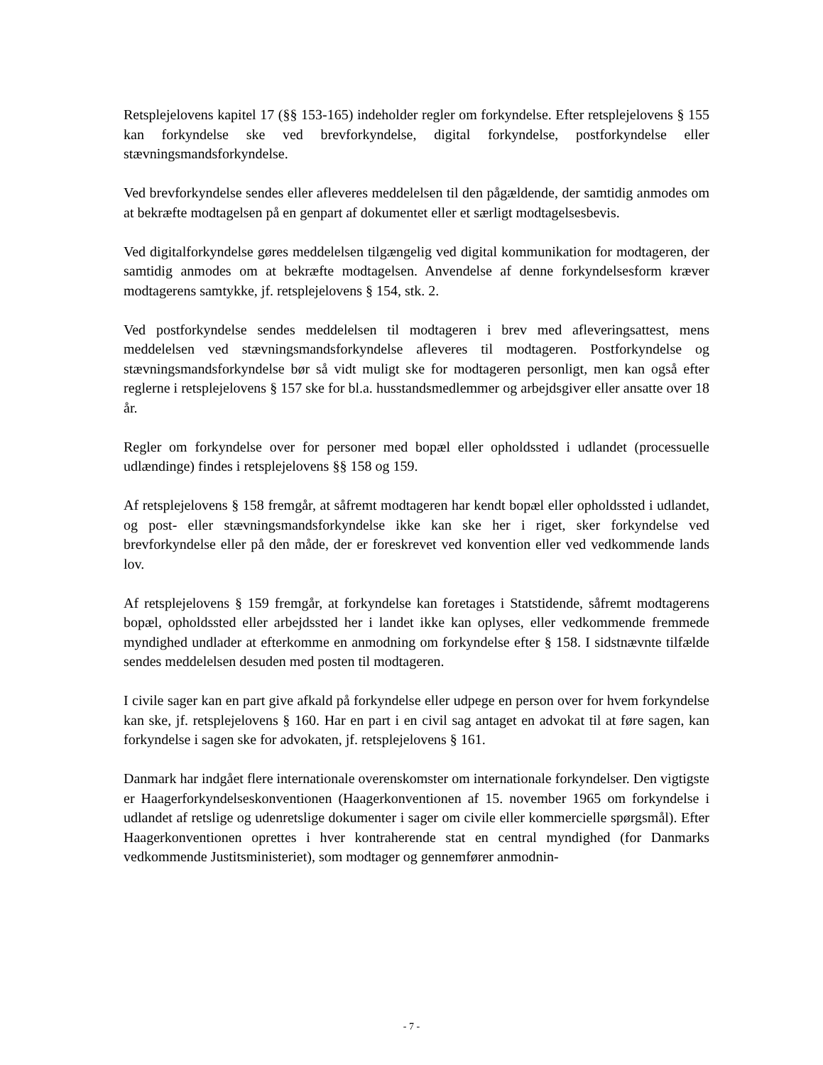Retsplejelovens kapitel 17 (§§ 153-165) indeholder regler om forkyndelse. Efter retsplejelovens § 155 kan forkyndelse ske ved brevforkyndelse, digital forkyndelse, postforkyndelse eller stævningsmandsforkyndelse.
Ved brevforkyndelse sendes eller afleveres meddelelsen til den pågældende, der samtidig anmodes om at bekræfte modtagelsen på en genpart af dokumentet eller et særligt modtagelsesbevis.
Ved digitalforkyndelse gøres meddelelsen tilgængelig ved digital kommunikation for modtageren, der samtidig anmodes om at bekræfte modtagelsen. Anvendelse af denne forkyndelsesform kræver modtagerens samtykke, jf. retsplejelovens § 154, stk. 2.
Ved postforkyndelse sendes meddelelsen til modtageren i brev med afleveringsattest, mens meddelelsen ved stævningsmandsforkyndelse afleveres til modtageren. Postforkyndelse og stævningsmandsforkyndelse bør så vidt muligt ske for modtageren personligt, men kan også efter reglerne i retsplejelovens § 157 ske for bl.a. husstandsmedlemmer og arbejdsgiver eller ansatte over 18 år.
Regler om forkyndelse over for personer med bopæl eller opholdssted i udlandet (processuelle udlændinge) findes i retsplejelovens §§ 158 og 159.
Af retsplejelovens § 158 fremgår, at såfremt modtageren har kendt bopæl eller opholdssted i udlandet, og post- eller stævningsmandsforkyndelse ikke kan ske her i riget, sker forkyndelse ved brevforkyndelse eller på den måde, der er foreskrevet ved konvention eller ved vedkommende lands lov.
Af retsplejelovens § 159 fremgår, at forkyndelse kan foretages i Statstidende, såfremt modtagerens bopæl, opholdssted eller arbejdssted her i landet ikke kan oplyses, eller vedkommende fremmede myndighed undlader at efterkomme en anmodning om forkyndelse efter § 158. I sidstnævnte tilfælde sendes meddelelsen desuden med posten til modtageren.
I civile sager kan en part give afkald på forkyndelse eller udpege en person over for hvem forkyndelse kan ske, jf. retsplejelovens § 160. Har en part i en civil sag antaget en advokat til at føre sagen, kan forkyndelse i sagen ske for advokaten, jf. retsplejelovens § 161.
Danmark har indgået flere internationale overenskomster om internationale forkyndelser. Den vigtigste er Haagerforkyndelseskonventionen (Haagerkonventionen af 15. november 1965 om forkyndelse i udlandet af retslige og udenretslige dokumenter i sager om civile eller kommercielle spørgsmål). Efter Haagerkonventionen oprettes i hver kontraherende stat en central myndighed (for Danmarks vedkommende Justitsministeriet), som modtager og gennemfører anmodnin-
- 7 -